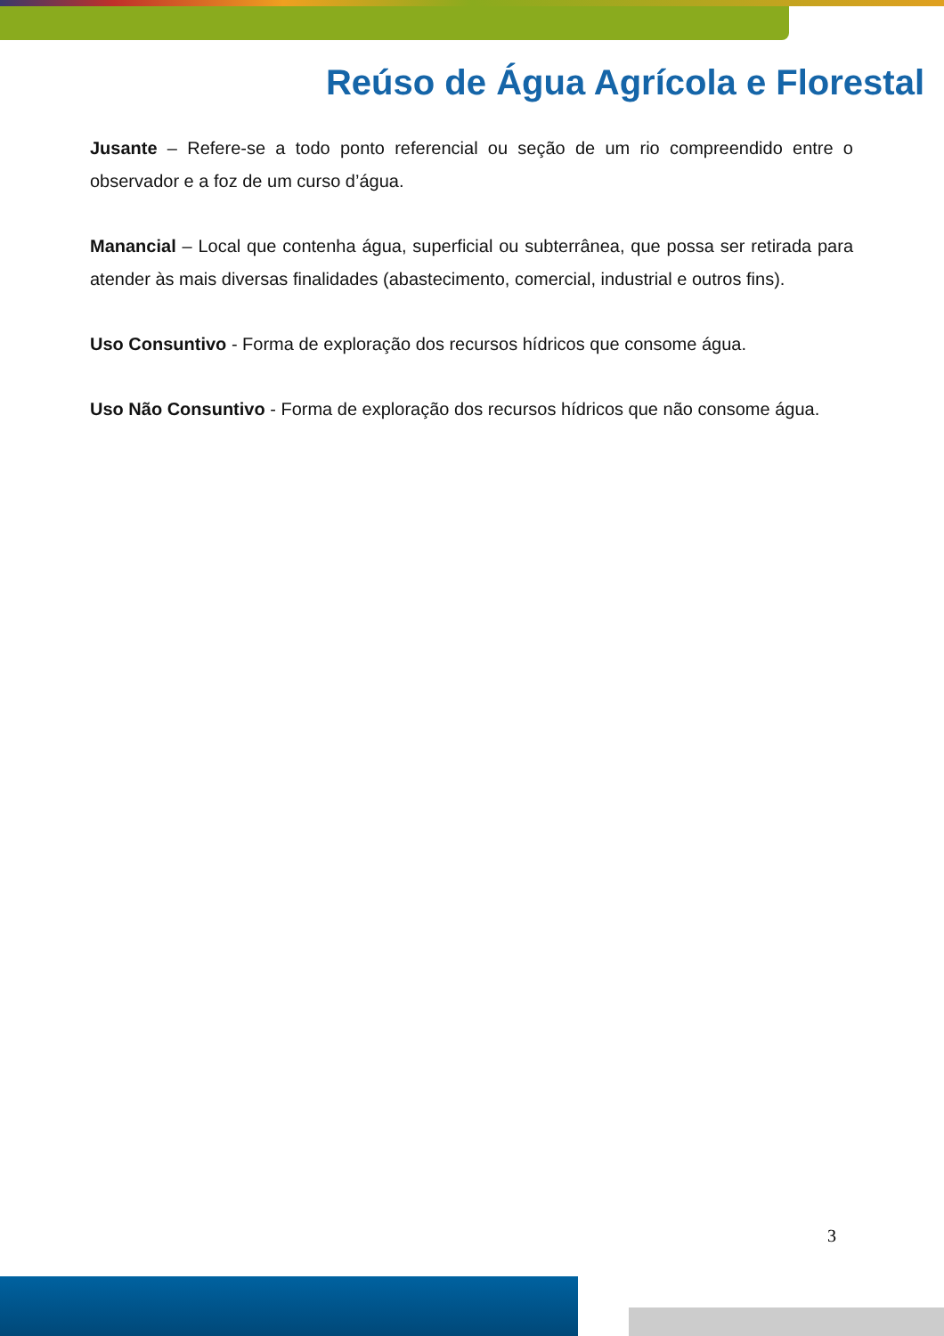Reúso de Água Agrícola e Florestal
Jusante – Refere-se a todo ponto referencial ou seção de um rio compreendido entre o observador e a foz de um curso d’água.
Manancial – Local que contenha água, superficial ou subterrânea, que possa ser retirada para atender às mais diversas finalidades (abastecimento, comercial, industrial e outros fins).
Uso Consuntivo - Forma de exploração dos recursos hídricos que consome água.
Uso Não Consuntivo - Forma de exploração dos recursos hídricos que não consome água.
3